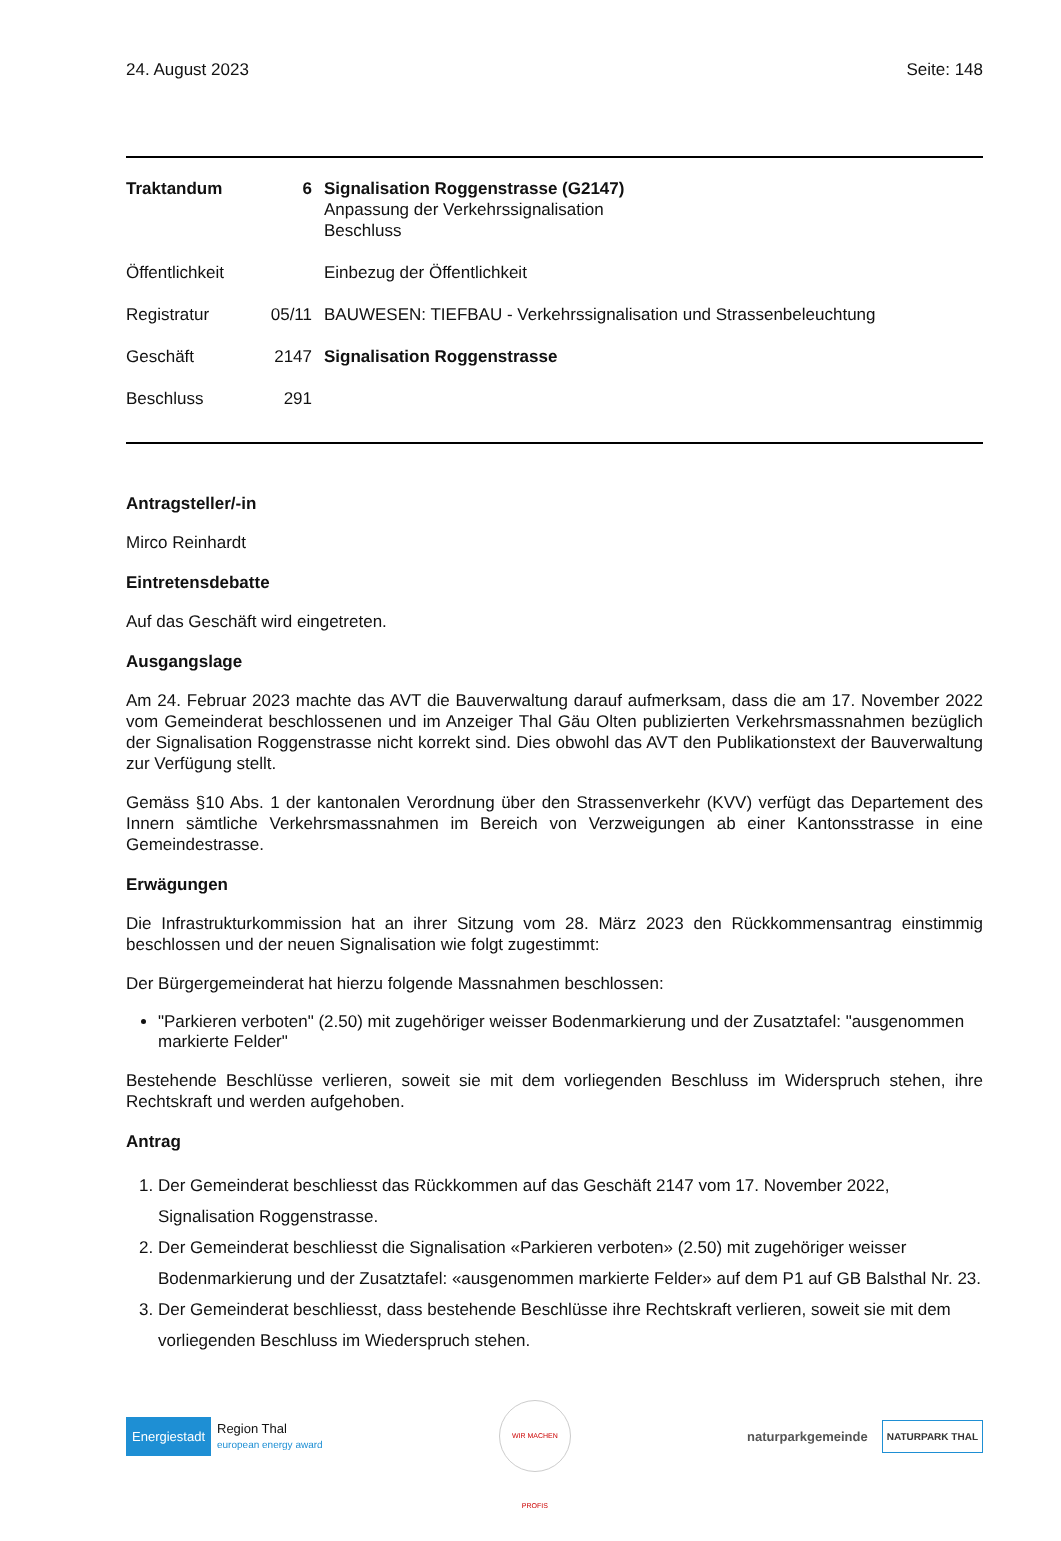24. August 2023 Seite: 148
| Traktandum | 6 | Signalisation Roggenstrasse (G2147) Anpassung der Verkehrssignalisation Beschluss |
| Öffentlichkeit | | Einbezug der Öffentlichkeit |
| Registratur | 05/11 | BAUWESEN: TIEFBAU - Verkehrssignalisation und Strassenbeleuchtung |
| Geschäft | 2147 | Signalisation Roggenstrasse |
| Beschluss | 291 | |
Antragsteller/-in
Mirco Reinhardt
Eintretensdebatte
Auf das Geschäft wird eingetreten.
Ausgangslage
Am 24. Februar 2023 machte das AVT die Bauverwaltung darauf aufmerksam, dass die am 17. November 2022 vom Gemeinderat beschlossenen und im Anzeiger Thal Gäu Olten publizierten Verkehrsmassnahmen bezüglich der Signalisation Roggenstrasse nicht korrekt sind. Dies obwohl das AVT den Publikationstext der Bauverwaltung zur Verfügung stellt.
Gemäss §10 Abs. 1 der kantonalen Verordnung über den Strassenverkehr (KVV) verfügt das Departement des Innern sämtliche Verkehrsmassnahmen im Bereich von Verzweigungen ab einer Kantonsstrasse in eine Gemeindestrasse.
Erwägungen
Die Infrastrukturkommission hat an ihrer Sitzung vom 28. März 2023 den Rückkommensantrag einstimmig beschlossen und der neuen Signalisation wie folgt zugestimmt:
Der Bürgergemeinderat hat hierzu folgende Massnahmen beschlossen:
"Parkieren verboten" (2.50) mit zugehöriger weisser Bodenmarkierung und der Zusatztafel: "ausgenommen markierte Felder"
Bestehende Beschlüsse verlieren, soweit sie mit dem vorliegenden Beschluss im Widerspruch stehen, ihre Rechtskraft und werden aufgehoben.
Antrag
1. Der Gemeinderat beschliesst das Rückkommen auf das Geschäft 2147 vom 17. November 2022, Signalisation Roggenstrasse.
2. Der Gemeinderat beschliesst die Signalisation «Parkieren verboten» (2.50) mit zugehöriger weisser Bodenmarkierung und der Zusatztafel: «ausgenommen markierte Felder» auf dem P1 auf GB Balsthal Nr. 23.
3. Der Gemeinderat beschliesst, dass bestehende Beschlüsse ihre Rechtskraft verlieren, soweit sie mit dem vorliegenden Beschluss im Wiederspruch stehen.
Energiestadt Region Thal
european energy award
WIR MACHEN PROFIS
naturparkgemeinde NATURPARK THAL